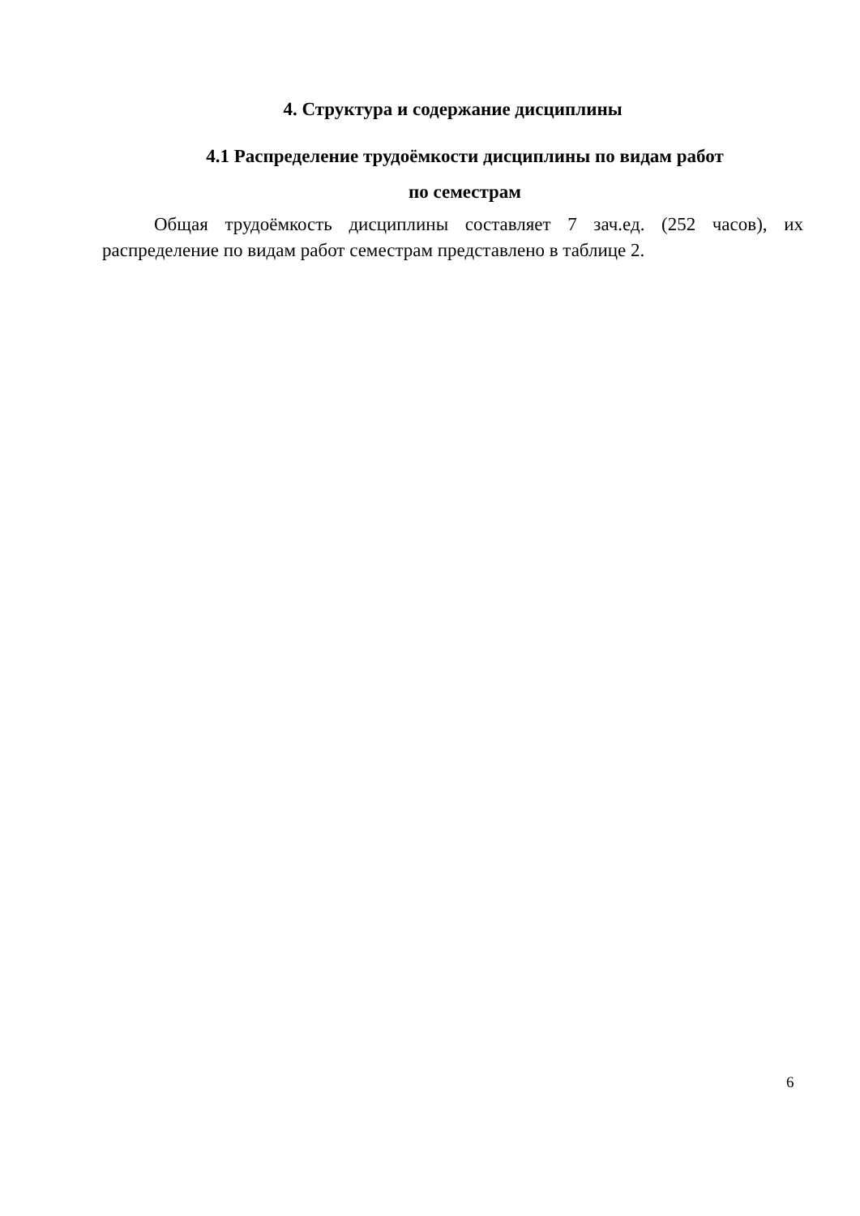4. Структура и содержание дисциплины
4.1 Распределение трудоёмкости дисциплины по видам работ
по семестрам
Общая трудоёмкость дисциплины составляет 7 зач.ед. (252 часов), их распределение по видам работ семестрам представлено в таблице 2.
6